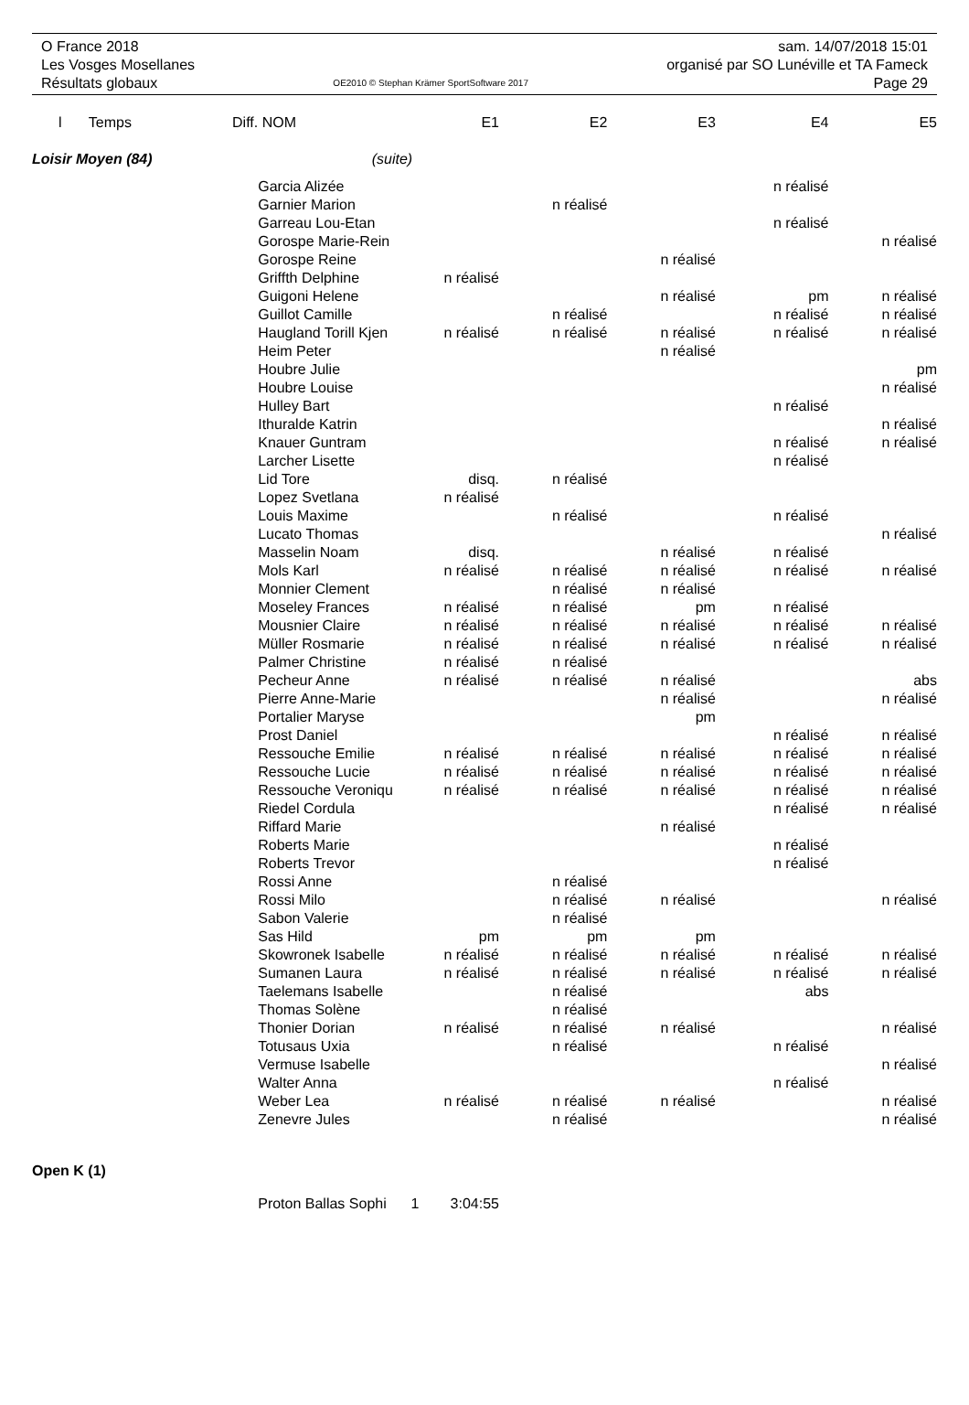O France 2018
Les Vosges Mosellanes
Résultats globaux
OE2010 © Stephan Krämer SportSoftware 2017
sam. 14/07/2018 15:01
organisé par SO Lunéville et TA Fameck
Page 29
| l | Temps | Diff. | NOM | E1 | E2 | E3 | E4 | E5 |
| --- | --- | --- | --- | --- | --- | --- | --- | --- |
| Loisir Moyen (84) | | | (suite) | | | | | |
| | | | Garcia Alizée | | | | n réalisé | |
| | | | Garnier Marion | | n réalisé | | | |
| | | | Garreau Lou-Etan | | | | n réalisé | |
| | | | Gorospe Marie-Rein | | | | | n réalisé |
| | | | Gorospe Reine | | | n réalisé | | |
| | | | Griffth Delphine | n réalisé | | | | |
| | | | Guigoni Helene | | | n réalisé | pm | n réalisé |
| | | | Guillot Camille | | n réalisé | | n réalisé | n réalisé |
| | | | Haugland Torill Kjen | n réalisé | n réalisé | n réalisé | n réalisé | n réalisé |
| | | | Heim Peter | | | n réalisé | | |
| | | | Houbre Julie | | | | | pm |
| | | | Houbre Louise | | | | | n réalisé |
| | | | Hulley Bart | | | | n réalisé | |
| | | | Ithuralde Katrin | | | | | n réalisé |
| | | | Knauer Guntram | | | | n réalisé | n réalisé |
| | | | Larcher Lisette | | | | n réalisé | |
| | | | Lid Tore | disq. | n réalisé | | | |
| | | | Lopez Svetlana | n réalisé | | | | |
| | | | Louis Maxime | | n réalisé | | n réalisé | |
| | | | Lucato Thomas | | | | | n réalisé |
| | | | Masselin Noam | disq. | | n réalisé | n réalisé | |
| | | | Mols Karl | n réalisé | n réalisé | n réalisé | n réalisé | n réalisé |
| | | | Monnier Clement | | n réalisé | n réalisé | | |
| | | | Moseley Frances | n réalisé | n réalisé | pm | n réalisé | |
| | | | Mousnier Claire | n réalisé | n réalisé | n réalisé | n réalisé | n réalisé |
| | | | Müller Rosmarie | n réalisé | n réalisé | n réalisé | n réalisé | n réalisé |
| | | | Palmer Christine | n réalisé | n réalisé | | | |
| | | | Pecheur Anne | n réalisé | n réalisé | n réalisé | | abs |
| | | | Pierre Anne-Marie | | | n réalisé | | n réalisé |
| | | | Portalier Maryse | | | pm | | |
| | | | Prost Daniel | | | | n réalisé | n réalisé |
| | | | Ressouche Emilie | n réalisé | n réalisé | n réalisé | n réalisé | n réalisé |
| | | | Ressouche Lucie | n réalisé | n réalisé | n réalisé | n réalisé | n réalisé |
| | | | Ressouche Veroniqu | n réalisé | n réalisé | n réalisé | n réalisé | n réalisé |
| | | | Riedel Cordula | | | | n réalisé | n réalisé |
| | | | Riffard Marie | | | n réalisé | | |
| | | | Roberts Marie | | | | n réalisé | |
| | | | Roberts Trevor | | | | n réalisé | |
| | | | Rossi Anne | | n réalisé | | | |
| | | | Rossi Milo | | n réalisé | n réalisé | | n réalisé |
| | | | Sabon Valerie | | n réalisé | | | |
| | | | Sas Hild | pm | pm | pm | | |
| | | | Skowronek Isabelle | n réalisé | n réalisé | n réalisé | n réalisé | n réalisé |
| | | | Sumanen Laura | n réalisé | n réalisé | n réalisé | n réalisé | n réalisé |
| | | | Taelemans Isabelle | | n réalisé | | abs | |
| | | | Thomas Solène | | n réalisé | | | |
| | | | Thonier Dorian | n réalisé | n réalisé | n réalisé | | n réalisé |
| | | | Totusaus Uxia | | n réalisé | | n réalisé | |
| | | | Vermuse Isabelle | | | | | n réalisé |
| | | | Walter Anna | | | | n réalisé | |
| | | | Weber Lea | n réalisé | n réalisé | n réalisé | | n réalisé |
| | | | Zenevre Jules | | n réalisé | | | n réalisé |
| Open K (1) | | | | | | | | |
| | | | Proton Ballas Sophi 1 | 3:04:55 | | | | |